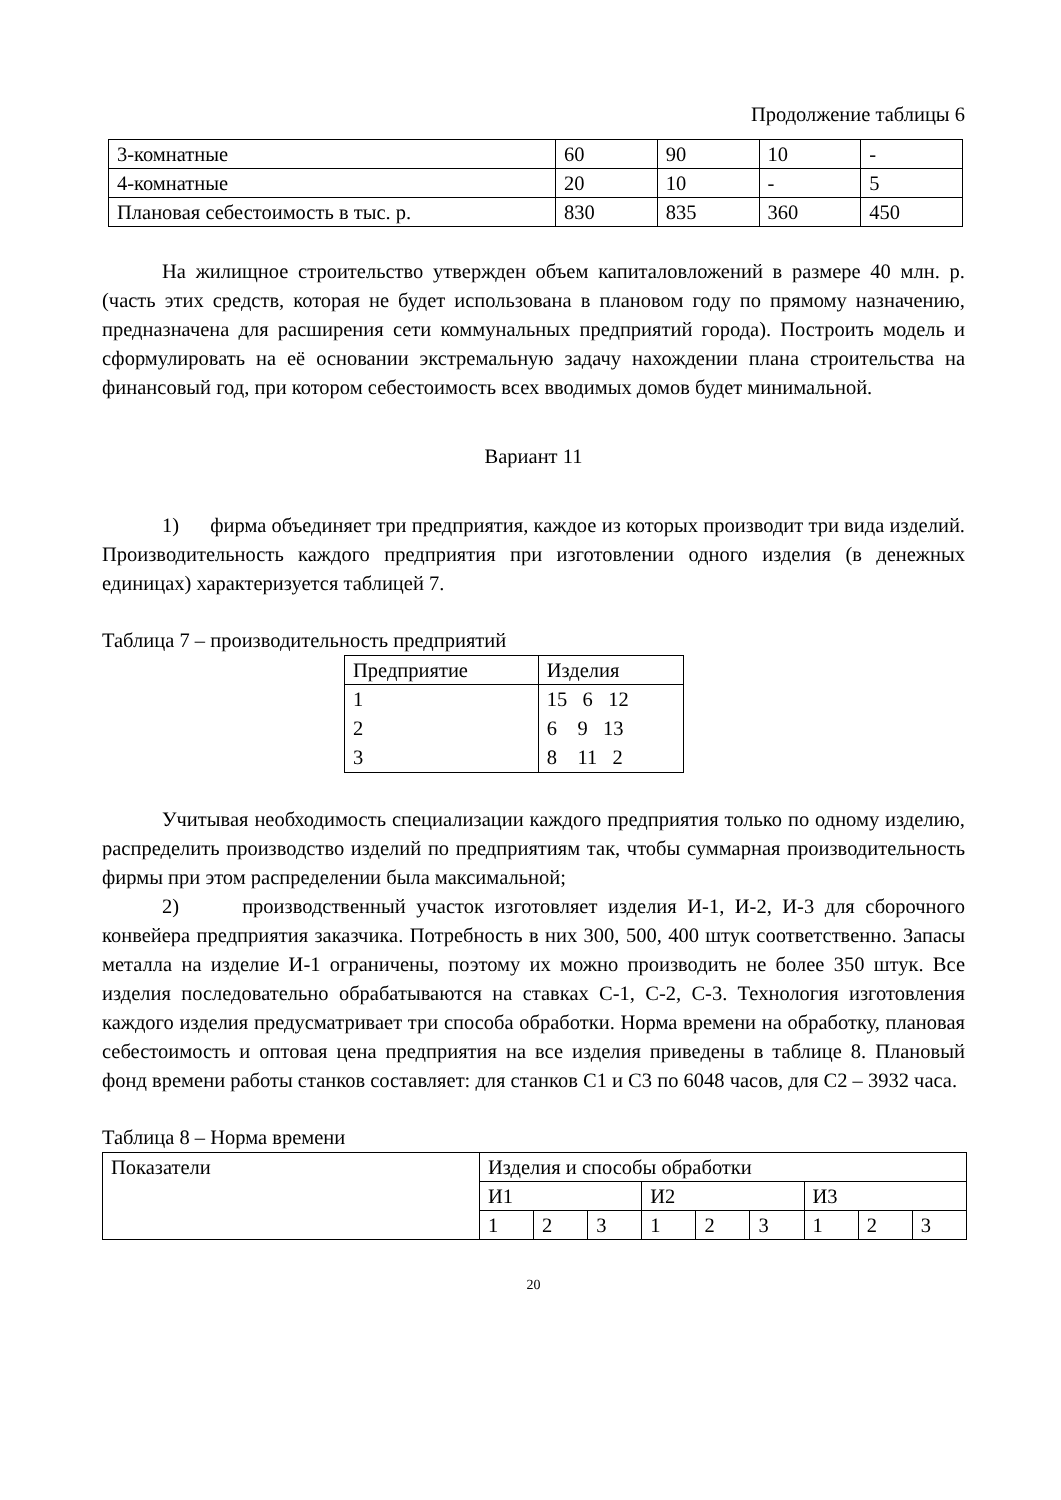Продолжение таблицы 6
| 3-комнатные | 60 | 90 | 10 | - |
| 4-комнатные | 20 | 10 | - | 5 |
| Плановая себестоимость в тыс. р. | 830 | 835 | 360 | 450 |
На жилищное строительство утвержден объем капиталовложений в размере 40 млн. р. (часть этих средств, которая не будет использована в плановом году по прямому назначению, предназначена для расширения сети коммунальных предприятий города). Построить модель и сформулировать на её основании экстремальную задачу нахождении плана строительства на финансовый год, при котором себестоимость всех вводимых домов будет минимальной.
Вариант 11
1) фирма объединяет три предприятия, каждое из которых производит три вида изделий. Производительность каждого предприятия при изготовлении одного изделия (в денежных единицах) характеризуется таблицей 7.
Таблица 7 – производительность предприятий
| Предприятие | Изделия |
| 1 2 3 | 15 6 12 6 9 13 8 11 2 |
Учитывая необходимость специализации каждого предприятия только по одному изделию, распределить производство изделий по предприятиям так, чтобы суммарная производительность фирмы при этом распределении была максимальной;
2) производственный участок изготовляет изделия И-1, И-2, И-3 для сборочного конвейера предприятия заказчика. Потребность в них 300, 500, 400 штук соответственно. Запасы металла на изделие И-1 ограничены, поэтому их можно производить не более 350 штук. Все изделия последовательно обрабатываются на ставках С-1, С-2, С-3. Технология изготовления каждого изделия предусматривает три способа обработки. Норма времени на обработку, плановая себестоимость и оптовая цена предприятия на все изделия приведены в таблице 8. Плановый фонд времени работы станков составляет: для станков С1 и С3 по 6048 часов, для С2 – 3932 часа.
Таблица 8 – Норма времени
| Показатели | Изделия и способы обработки | | | | | | | | |
| | И1 | | | И2 | | | И3 | | |
| | 1 | 2 | 3 | 1 | 2 | 3 | 1 | 2 | 3 |
20